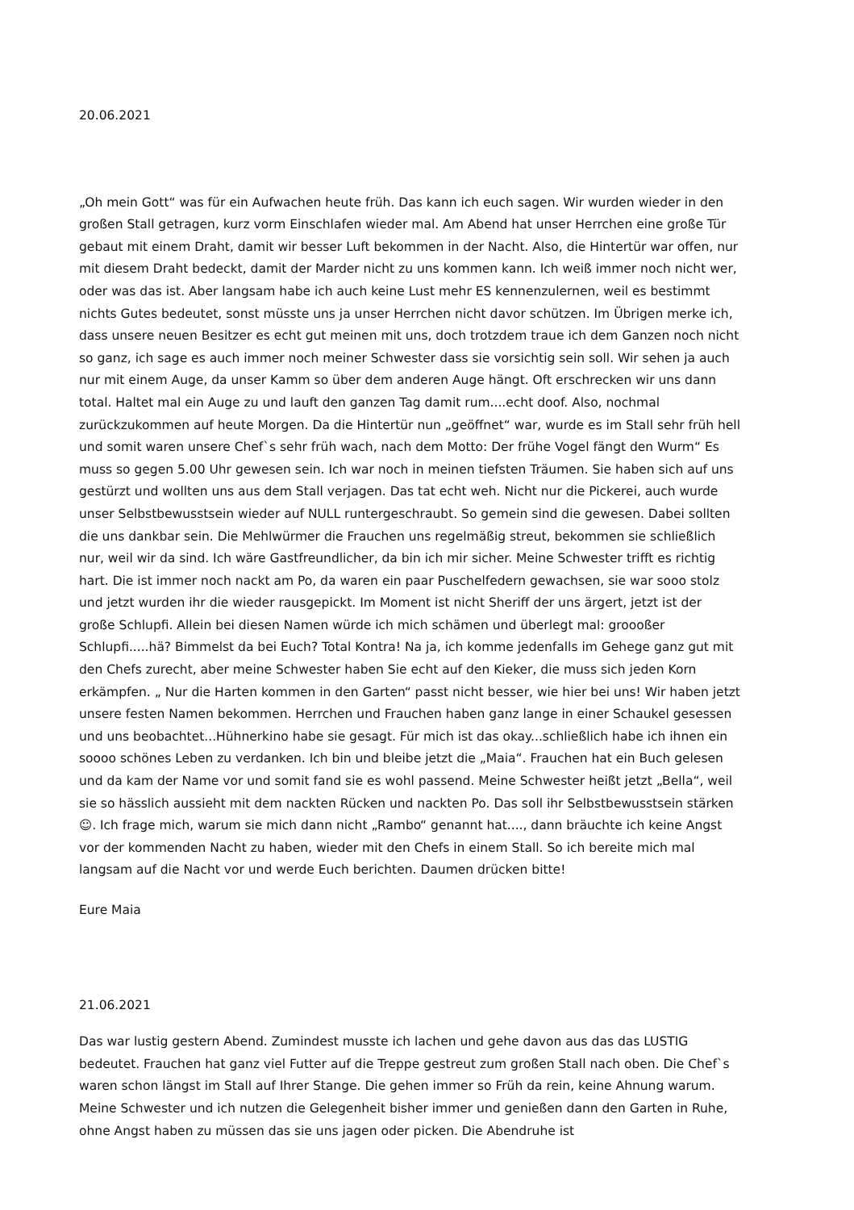20.06.2021
„Oh mein Gott“ was für ein Aufwachen heute früh. Das kann ich euch sagen. Wir wurden wieder in den großen Stall getragen, kurz vorm Einschlafen wieder mal. Am Abend hat unser Herrchen eine große Tür gebaut mit einem Draht, damit wir besser Luft bekommen in der Nacht. Also, die Hintertür war offen, nur mit diesem Draht bedeckt, damit der Marder nicht zu uns kommen kann. Ich weiß immer noch nicht wer, oder was das ist. Aber langsam habe ich auch keine Lust mehr ES kennenzulernen, weil es bestimmt nichts Gutes bedeutet, sonst müsste uns ja unser Herrchen nicht davor schützen. Im Übrigen merke ich, dass unsere neuen Besitzer es echt gut meinen mit uns, doch trotzdem traue ich dem Ganzen noch nicht so ganz, ich sage es auch immer noch meiner Schwester dass sie vorsichtig sein soll. Wir sehen ja auch nur mit einem Auge, da unser Kamm so über dem anderen Auge hängt. Oft erschrecken wir uns dann total. Haltet mal ein Auge zu und lauft den ganzen Tag damit rum....echt doof. Also, nochmal zurückzukommen auf heute Morgen. Da die Hintertür nun „geöffnet“ war, wurde es im Stall sehr früh hell und somit waren unsere Chef`s sehr früh wach, nach dem Motto: Der frühe Vogel fängt den Wurm“ Es muss so gegen 5.00 Uhr gewesen sein. Ich war noch in meinen tiefsten Träumen. Sie haben sich auf uns gestürzt und wollten uns aus dem Stall verjagen. Das tat echt weh. Nicht nur die Pickerei, auch wurde unser Selbstbewusstsein wieder auf NULL runtergeschraubt. So gemein sind die gewesen. Dabei sollten die uns dankbar sein. Die Mehlwürmer die Frauchen uns regelmäßig streut, bekommen sie schließlich nur, weil wir da sind. Ich wäre Gastfreundlicher, da bin ich mir sicher. Meine Schwester trifft es richtig hart. Die ist immer noch nackt am Po, da waren ein paar Puschelfedern gewachsen, sie war sooo stolz und jetzt wurden ihr die wieder rausgepickt. Im Moment ist nicht Sheriff der uns ärgert, jetzt ist der große Schlupfi. Allein bei diesen Namen würde ich mich schämen und überlegt mal: groooßer Schlupfi.....hä? Bimmelst da bei Euch? Total Kontra! Na ja, ich komme jedenfalls im Gehege ganz gut mit den Chefs zurecht, aber meine Schwester haben Sie echt auf den Kieker, die muss sich jeden Korn erkämpfen. „ Nur die Harten kommen in den Garten“ passt nicht besser, wie hier bei uns! Wir haben jetzt unsere festen Namen bekommen. Herrchen und Frauchen haben ganz lange in einer Schaukel gesessen und uns beobachtet...Hühnerkino habe sie gesagt. Für mich ist das okay...schließlich habe ich ihnen ein soooo schönes Leben zu verdanken. Ich bin und bleibe jetzt die „Maia“. Frauchen hat ein Buch gelesen und da kam der Name vor und somit fand sie es wohl passend. Meine Schwester heißt jetzt „Bella“, weil sie so hässlich aussieht mit dem nackten Rücken und nackten Po. Das soll ihr Selbstbewusstsein stärken☺. Ich frage mich, warum sie mich dann nicht „Rambo“ genannt hat...., dann bräuchte ich keine Angst vor der kommenden Nacht zu haben, wieder mit den Chefs in einem Stall. So ich bereite mich mal langsam auf die Nacht vor und werde Euch berichten. Daumen drücken bitte!
Eure Maia
21.06.2021
Das war lustig gestern Abend. Zumindest musste ich lachen und gehe davon aus das das LUSTIG bedeutet. Frauchen hat ganz viel Futter auf die Treppe gestreut zum großen Stall nach oben. Die Chef`s waren schon längst im Stall auf Ihrer Stange. Die gehen immer so Früh da rein, keine Ahnung warum. Meine Schwester und ich nutzen die Gelegenheit bisher immer und genießen dann den Garten in Ruhe, ohne Angst haben zu müssen das sie uns jagen oder picken. Die Abendruhe ist